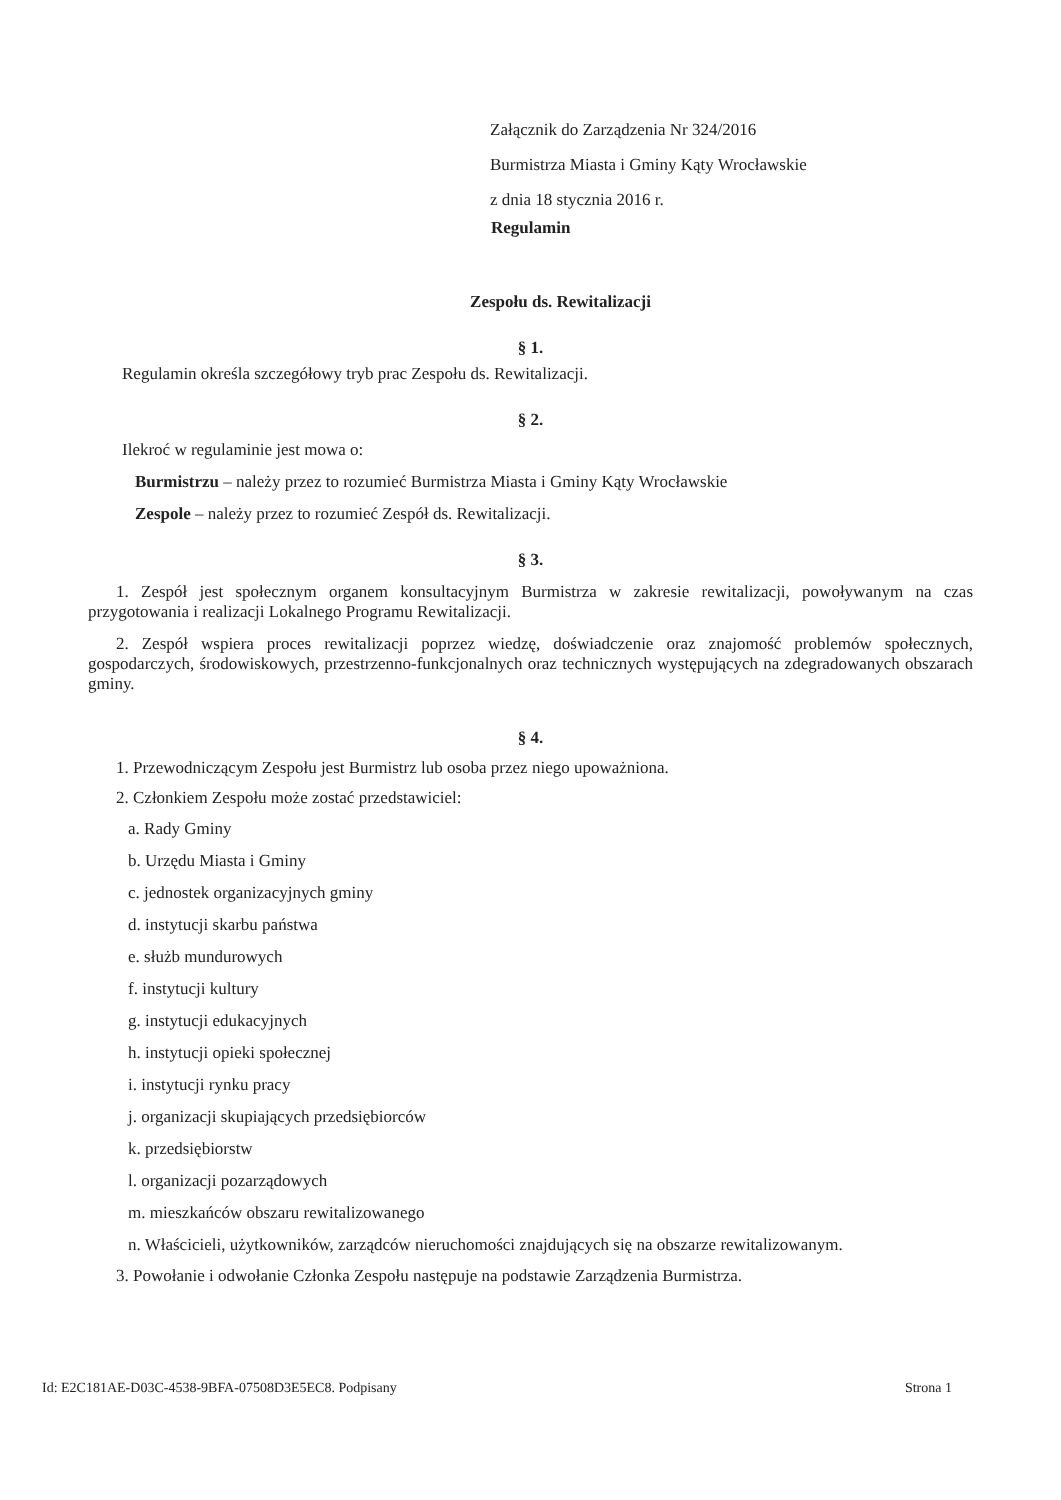Załącznik do Zarządzenia Nr 324/2016
Burmistrza Miasta i Gminy Kąty Wrocławskie
z dnia 18 stycznia 2016 r.
Regulamin
Zespołu ds. Rewitalizacji
§ 1.
Regulamin określa szczegółowy tryb prac Zespołu ds. Rewitalizacji.
§ 2.
Ilekroć w regulaminie jest mowa o:
Burmistrzu – należy przez to rozumieć Burmistrza Miasta i Gminy Kąty Wrocławskie
Zespole – należy przez to rozumieć Zespół ds. Rewitalizacji.
§ 3.
1. Zespół jest społecznym organem konsultacyjnym Burmistrza w zakresie rewitalizacji, powoływanym na czas przygotowania i realizacji Lokalnego Programu Rewitalizacji.
2. Zespół wspiera proces rewitalizacji poprzez wiedzę, doświadczenie oraz znajomość problemów społecznych, gospodarczych, środowiskowych, przestrzenno-funkcjonalnych oraz technicznych występujących na zdegradowanych obszarach gminy.
§ 4.
1. Przewodniczącym Zespołu jest Burmistrz lub osoba przez niego upoważniona.
2. Członkiem Zespołu może zostać przedstawiciel:
a. Rady Gminy
b. Urzędu Miasta i Gminy
c. jednostek organizacyjnych gminy
d. instytucji skarbu państwa
e. służb mundurowych
f. instytucji kultury
g. instytucji edukacyjnych
h. instytucji opieki społecznej
i. instytucji rynku pracy
j. organizacji skupiających przedsiębiorców
k. przedsiębiorstw
l. organizacji pozarządowych
m. mieszkańców obszaru rewitalizowanego
n. Właścicieli, użytkowników, zarządców nieruchomości znajdujących się na obszarze rewitalizowanym.
3. Powołanie i odwołanie Członka Zespołu następuje na podstawie Zarządzenia Burmistrza.
Id: E2C181AE-D03C-4538-9BFA-07508D3E5EC8. Podpisany Strona 1